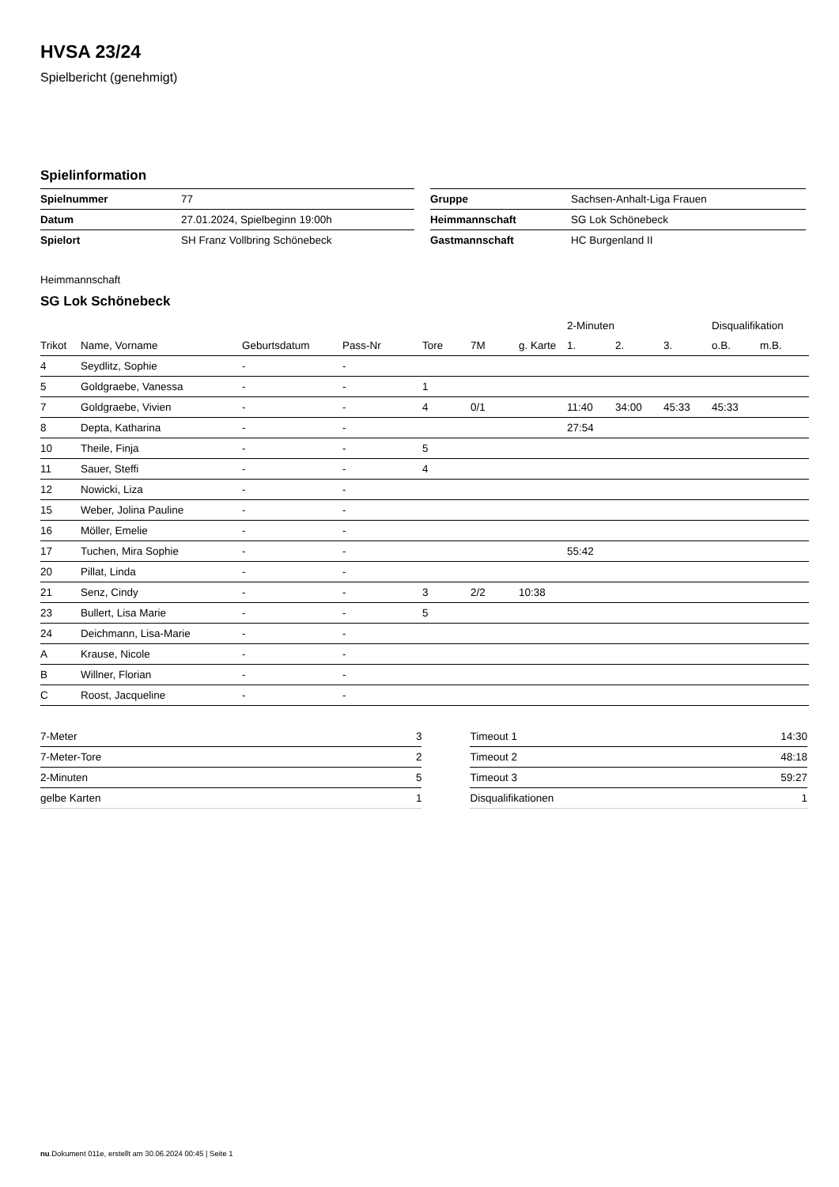HVSA 23/24
Spielbericht (genehmigt)
Spielinformation
| Spielnummer | 77 |
| Datum | 27.01.2024, Spielbeginn 19:00h |
| Spielort | SH Franz Vollbring Schönebeck |
| Gruppe | Sachsen-Anhalt-Liga Frauen |
| Heimmannschaft | SG Lok Schönebeck |
| Gastmannschaft | HC Burgenland II |
Heimmannschaft
SG Lok Schönebeck
| | | | | | | | 2-Minuten | | | Disqualifikation | |
| --- | --- | --- | --- | --- | --- | --- | --- | --- | --- | --- | --- |
| Trikot | Name, Vorname | Geburtsdatum | Pass-Nr | Tore | 7M | g. Karte | 1. | 2. | 3. | o.B. | m.B. |
| 4 | Seydlitz, Sophie | - | - | | | | | | | | |
| 5 | Goldgraebe, Vanessa | - | - | 1 | | | | | | | |
| 7 | Goldgraebe, Vivien | - | - | 4 | 0/1 | | 11:40 | 34:00 | 45:33 | 45:33 | |
| 8 | Depta, Katharina | - | - | | | | 27:54 | | | | |
| 10 | Theile, Finja | - | - | 5 | | | | | | | |
| 11 | Sauer, Steffi | - | - | 4 | | | | | | | |
| 12 | Nowicki, Liza | - | - | | | | | | | | |
| 15 | Weber, Jolina Pauline | - | - | | | | | | | | |
| 16 | Möller, Emelie | - | - | | | | | | | | |
| 17 | Tuchen, Mira Sophie | - | - | | | | 55:42 | | | | |
| 20 | Pillat, Linda | - | - | | | | | | | | |
| 21 | Senz, Cindy | - | - | 3 | 2/2 | 10:38 | | | | | |
| 23 | Bullert, Lisa Marie | - | - | 5 | | | | | | | |
| 24 | Deichmann, Lisa-Marie | - | - | | | | | | | | |
| A | Krause, Nicole | - | - | | | | | | | | |
| B | Willner, Florian | - | - | | | | | | | | |
| C | Roost, Jacqueline | - | - | | | | | | | | |
| 7-Meter | 3 |
| 7-Meter-Tore | 2 |
| 2-Minuten | 5 |
| gelbe Karten | 1 |
| Timeout 1 | 14:30 |
| Timeout 2 | 48:18 |
| Timeout 3 | 59:27 |
| Disqualifikationen | 1 |
nu.Dokument 011e, erstellt am 30.06.2024 00:45 | Seite 1